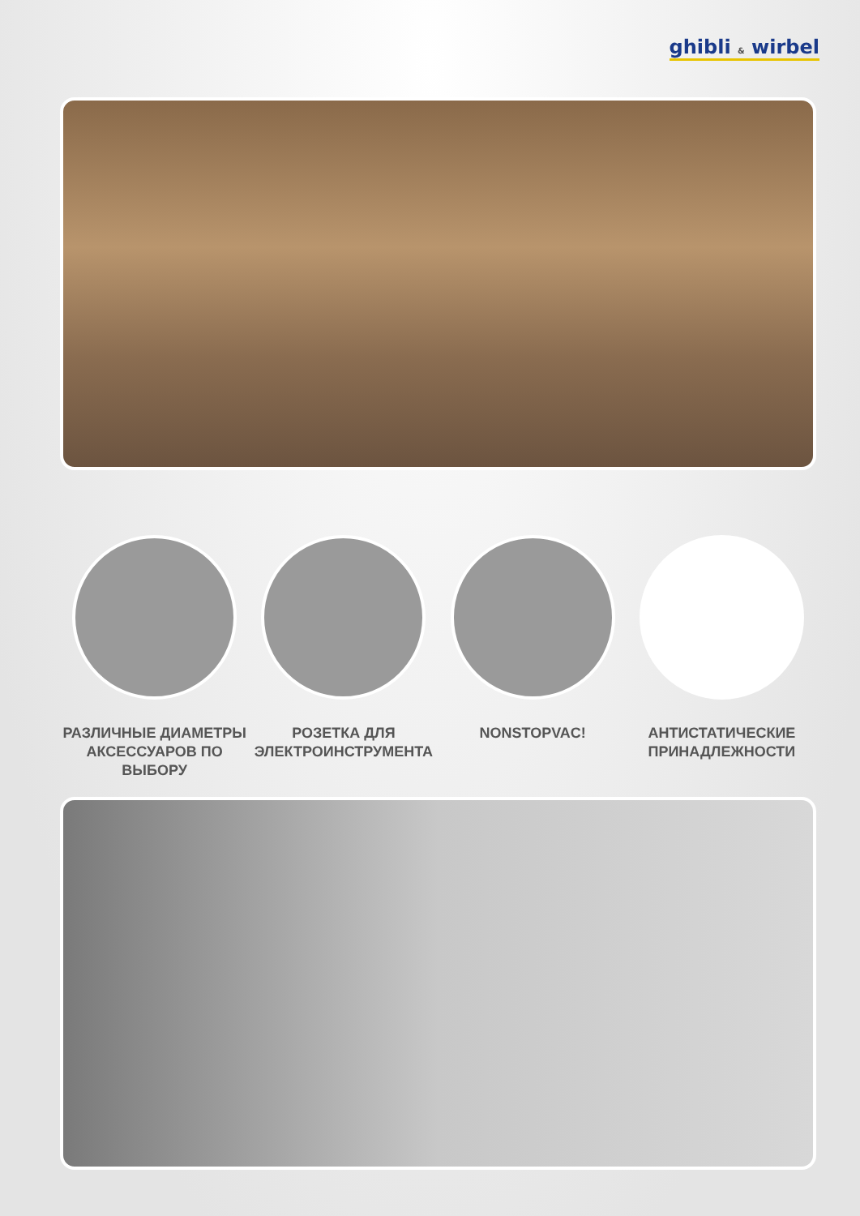ghibli & wirbel
РАЗЛИЧНЫЕ ДИАМЕТРЫ
АКСЕССУАРОВ ПО
ВЫБОРУ
РОЗЕТКА ДЛЯ
ЭЛЕКТРОИНСТРУМЕНТА
NONSTOPVAC! АНТИСТАТИЧЕСКИЕ
ПРИНАДЛЕЖНОСТИ